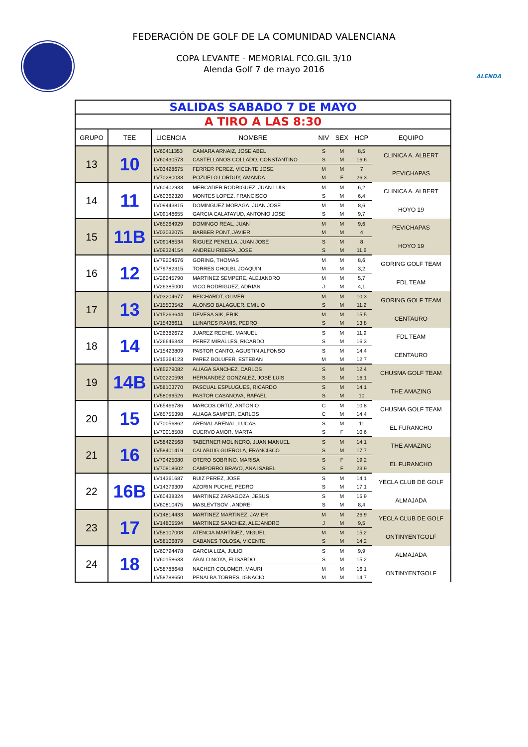FEDERACIÓN DE GOLF DE LA COMUNIDAD VALENCIANA
COPA LEVANTE - MEMORIAL FCO.GIL 3/10
Alenda Golf 7 de mayo 2016
ALENDA
| SALIDAS SABADO 7 DE MAYO | | | | | | | |
| A TIRO A LAS 8:30 | | | | | | | |
| GRUPO | TEE | LICENCIA | NOMBRE | NIV | SEX | HCP | EQUIPO |
| 13 | 10 | LV60411353 | CAMARA ARNAIZ, JOSE ABEL | S | M | 8,5 | CLINICA A. ALBERT |
| | | LV60430573 | CASTELLANOS COLLADO, CONSTANTINO | S | M | 16,6 | |
| | | LV03428675 | FERRER PEREZ, VICENTE JOSE | M | M | 7 | PEVICHAPAS |
| | | LV70280033 | POZUELO LORDUY, AMANDA | M | F | 26,3 | |
| 14 | 11 | LV60402933 | MERCADER RODRIGUEZ, JUAN LUIS | M | M | 6,2 | CLINICA A. ALBERT |
| | | LV60362320 | MONTES LOPEZ, FRANCISCO | S | M | 6,4 | |
| | | LV09443815 | DOMINGUEZ MORAGA, JUAN JOSE | M | M | 8,6 | HOYO 19 |
| | | LV09148655 | GARCIA CALATAYUD, ANTONIO JOSE | S | M | 9,7 | |
| 15 | 11B | LV65264929 | DOMINGO REAL, JUAN | M | M | 9,6 | PEVICHAPAS |
| | | LV03032075 | BARBER PONT, JAVIER | M | M | 4 | |
| | | LV09148534 | ÑIGUEZ PENELLA, JUAN JOSE | S | M | 8 | HOYO 19 |
| | | LV09324154 | ANDREU RIBERA, JOSE | S | M | 11,6 | |
| 16 | 12 | LV79204676 | GORING, THOMAS | M | M | 8,6 | GORING GOLF TEAM |
| | | LV79782315 | TORRES CHOLBI, JOAQUIN | M | M | 3,2 | |
| | | LV26245790 | MARTINEZ SEMPERE, ALEJANDRO | M | M | 5,7 | FDL TEAM |
| | | LV26385000 | VICO RODRIGUEZ, ADRIAN | J | M | 4,1 | |
| 17 | 13 | LV03204677 | REICHARDT, OLIVER | M | M | 10,3 | GORING GOLF TEAM |
| | | LV15503542 | ALONSO BALAGUER, EMILIO | S | M | 11,2 | |
| | | LV15263644 | DEVESA SIK, ERIK | M | M | 15,5 | CENTAURO |
| | | LV15438611 | LLINARES RAMIS, PEDRO | S | M | 13,8 | |
| 18 | 14 | LV26382672 | JUAREZ RECHE, MANUEL | S | M | 11,9 | FDL TEAM |
| | | LV26646343 | PEREZ MIRALLES, RICARDO | S | M | 16,3 | |
| | | LV15423809 | PASTOR CANTO, AGUSTíN ALFONSO | S | M | 14,4 | CENTAURO |
| | | LV15364123 | PéREZ BOLUFER, ESTEBAN | M | M | 12,7 | |
| 19 | 14B | LV65279082 | ALIAGA SANCHEZ, CARLOS | S | M | 12,4 | CHUSMA GOLF TEAM |
| | | LV00220598 | HERNANDEZ GONZALEZ, JOSE LUIS | S | M | 16,1 | |
| | | LV58103770 | PASCUAL ESPLUGUES, RICARDO | S | M | 14,1 | THE AMAZING |
| | | LV58099526 | PASTOR CASANOVA, RAFAEL | S | M | 10 | |
| 20 | 15 | LV65466786 | MARCOS ORTIZ, ANTONIO | C | M | 10,8 | CHUSMA GOLF TEAM |
| | | LV65755398 | ALIAGA SAMPER, CARLOS | C | M | 14,4 | |
| | | LV70056862 | ARENAL ARENAL, LUCAS | S | M | 11 | EL FURANCHO |
| | | LV70018508 | CUERVO AMOR, MARTA | S | F | 10,6 | |
| 21 | 16 | LV58422568 | TABERNER MOLINERO, JUAN MANUEL | S | M | 14,1 | THE AMAZING |
| | | LV58401419 | CALABUIG GUEROLA, FRANCISCO | S | M | 17,7 | |
| | | LV70425080 | OTERO SOBRINO, MARISA | S | F | 19,2 | EL FURANCHO |
| | | LV70818602 | CAMPORRO BRAVO, ANA ISABEL | S | F | 23,9 | |
| 22 | 16B | LV14361687 | RUIZ PEREZ, JOSE | S | M | 14,1 | YECLA CLUB DE GOLF |
| | | LV14379309 | AZORIN PUCHE, PEDRO | S | M | 17,1 | |
| | | LV60438324 | MARTINEZ ZARAGOZA, JESUS | S | M | 15,9 | ALMAJADA |
| | | LV60810475 | MASLEVTSOV , ANDREI | S | M | 8,4 | |
| 23 | 17 | LV14814433 | MARTINEZ MARTINEZ, JAVIER | M | M | 26,9 | YECLA CLUB DE GOLF |
| | | LV14805594 | MARTINEZ SANCHEZ, ALEJANDRO | J | M | 9,5 | |
| | | LV58107008 | ATENCIA MARTíNEZ, MIGUEL | M | M | 15,2 | ONTINYENTGOLF |
| | | LV58106879 | CABANES TOLOSA, VICENTE | S | M | 14,2 | |
| 24 | 18 | LV60794478 | GARCIA LIZA, JULIO | S | M | 9,9 | ALMAJADA |
| | | LV60158633 | ABALO NOYA, ELISARDO | S | M | 15,2 | |
| | | LV58788648 | NACHER COLOMER, MAURI | M | M | 16,1 | ONTINYENTGOLF |
| | | LV58788650 | PENALBA TORRES, IGNACIO | M | M | 14,7 | |